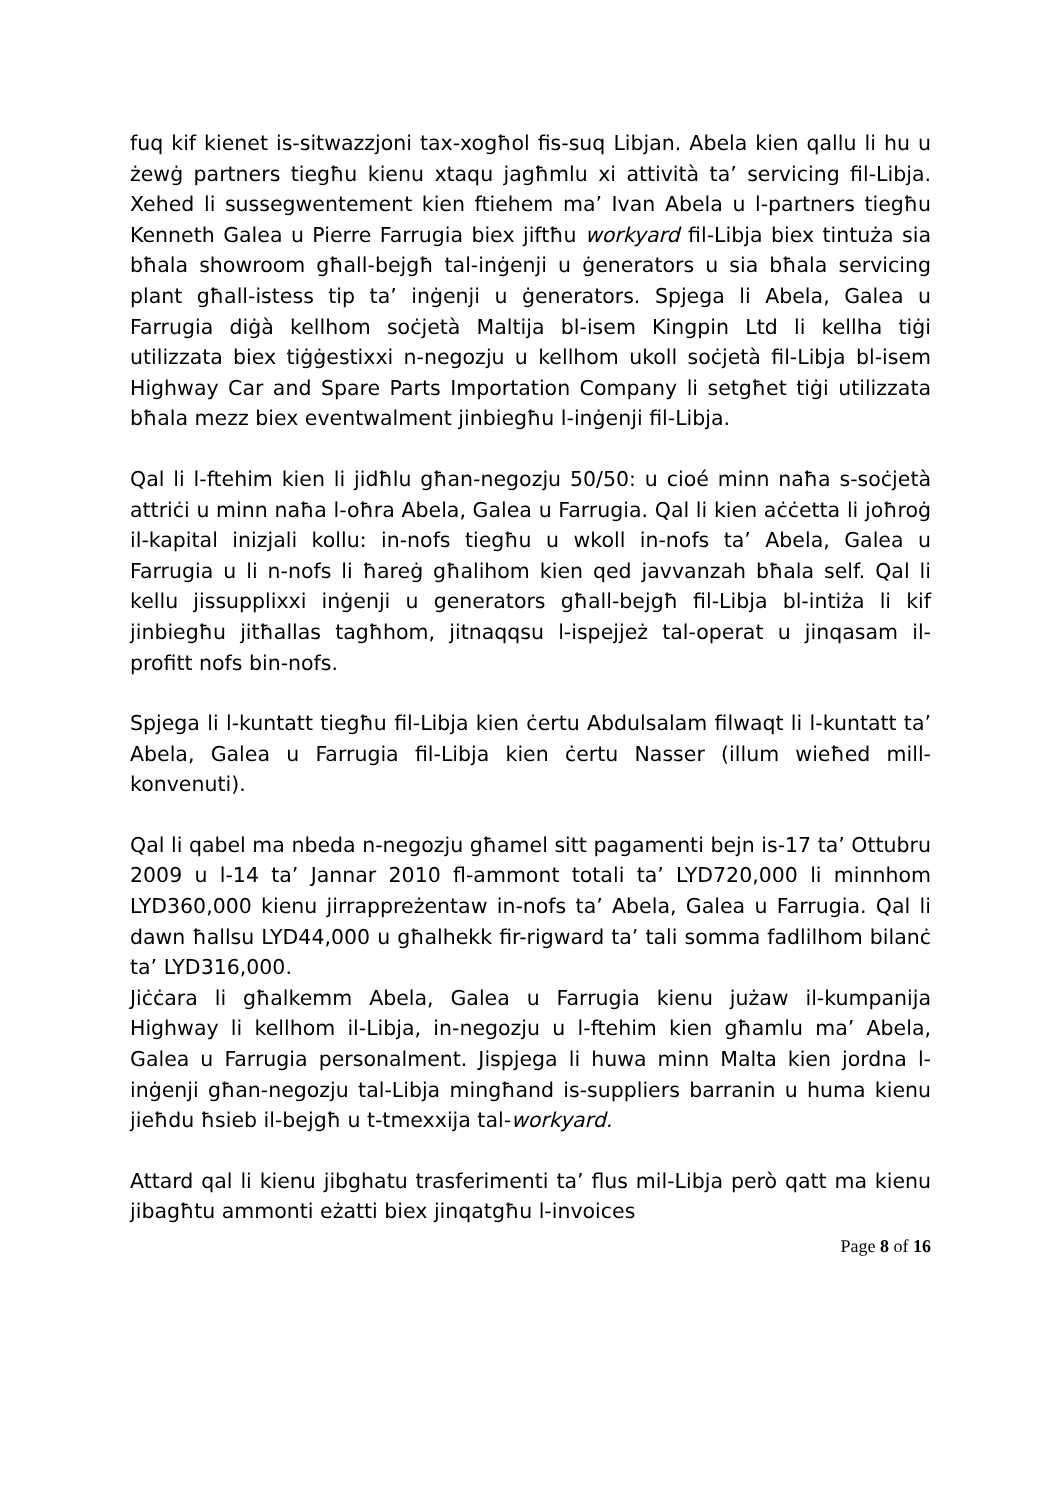fuq kif kienet is-sitwazzjoni tax-xogħol fis-suq Libjan. Abela kien qallu li hu u żewġ partners tiegħu kienu xtaqu jagħmlu xi attività ta’ servicing fil-Libja. Xehed li sussegwentement kien ftiehem ma’ Ivan Abela u l-partners tiegħu Kenneth Galea u Pierre Farrugia biex jiftħu workyard fil-Libja biex tintuża sia bħala showroom għall-bejgħ tal-inġenji u ġenerators u sia bħala servicing plant għall-istess tip ta’ inġenji u ġenerators. Spjega li Abela, Galea u Farrugia diġà kellhom soċjetà Maltija bl-isem Kingpin Ltd li kellha tiġi utilizzata biex tiġġestixxi n-negozju u kellhom ukoll soċjetà fil-Libja bl-isem Highway Car and Spare Parts Importation Company li setgħet tiġi utilizzata bħala mezz biex eventwalment jinbiegħu l-inġenji fil-Libja.
Qal li l-ftehim kien li jidħlu għan-negozju 50/50: u cioé minn naħa s-soċjetà attriċi u minn naħa l-oħra Abela, Galea u Farrugia. Qal li kien aċċetta li joħroġ il-kapital inizjali kollu: in-nofs tiegħu u wkoll in-nofs ta’ Abela, Galea u Farrugia u li n-nofs li ħareġ għalihom kien qed javvanzah bħala self. Qal li kellu jissupplixxi inġenji u generators għall-bejgħ fil-Libja bl-intiża li kif jinbiegħu jitħallas tagħhom, jitnaqqsu l-ispejjeż tal-operat u jinqasam il-profitt nofs bin-nofs.
Spjega li l-kuntatt tiegħu fil-Libja kien ċertu Abdulsalam filwaqt li l-kuntatt ta’ Abela, Galea u Farrugia fil-Libja kien ċertu Nasser (illum wieħed mill-konvenuti).
Qal li qabel ma nbeda n-negozju għamel sitt pagamenti bejn is-17 ta’ Ottubru 2009 u l-14 ta’ Jannar 2010 fl-ammont totali ta’ LYD720,000 li minnhom LYD360,000 kienu jirrappreżentaw in-nofs ta’ Abela, Galea u Farrugia. Qal li dawn ħallsu LYD44,000 u għalhekk fir-rigward ta’ tali somma fadlilhom bilanċ ta’ LYD316,000.
Jiċċara li għalkemm Abela, Galea u Farrugia kienu jużaw il-kumpanija Highway li kellhom il-Libja, in-negozju u l-ftehim kien għamlu ma’ Abela, Galea u Farrugia personalment. Jispjega li huwa minn Malta kien jordna l-inġenji għan-negozju tal-Libja mingħand is-suppliers barranin u huma kienu jieħdu ħsieb il-bejgħ u t-tmexxija tal-workyard.
Attard qal li kienu jibghatu trasferimenti ta’ flus mil-Libja però qatt ma kienu jibagħtu ammonti eżatti biex jinqatgħu l-invoices
Page 8 of 16